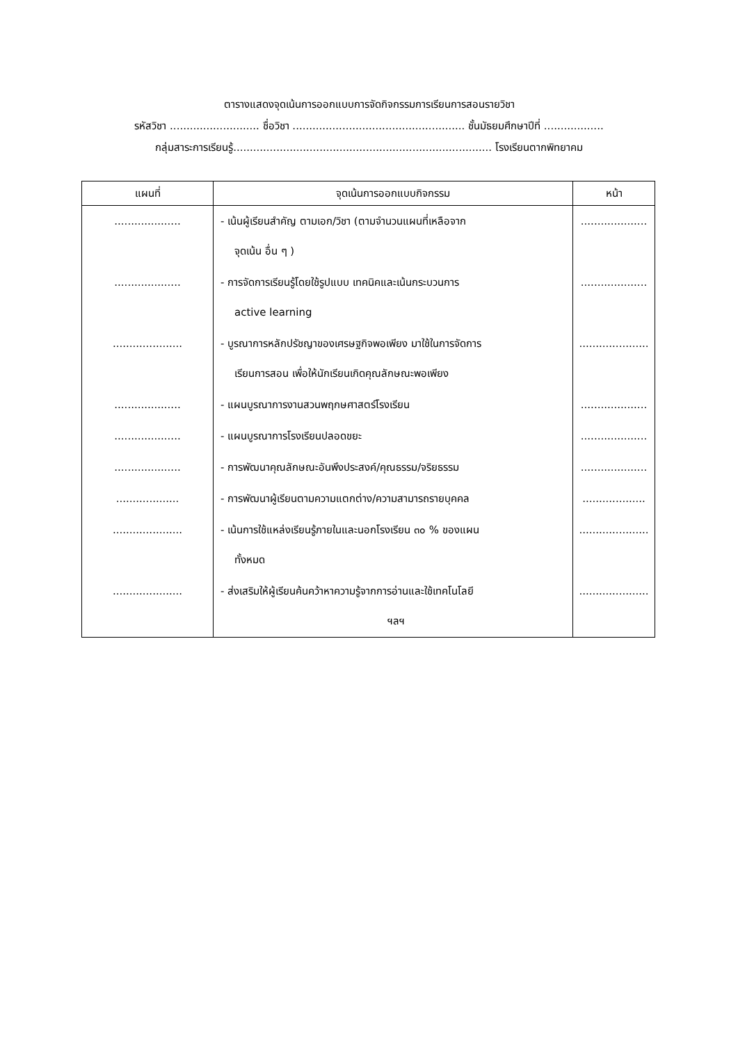ตารางแสดงจุดเน้นการออกแบบการจัดกิจกรรมการเรียนการสอนรายวิชา
รหัสวิชา ........................... ชื่อวิชา .................................................... ชั้นมัธยมศึกษาปีที่ ..................
กลุ่มสาระการเรียนรู้.............................................................................. โรงเรียนตากพิทยาคม
| แผนที่ | จุดเน้นการออกแบบกิจกรรม | หน้า |
| --- | --- | --- |
| .................... | - เน้นผู้เรียนสำคัญ ตามเอก/วิชา (ตามจำนวนแผนที่เหลือจาก จุดเน้น อื่น ๆ ) | .................... |
| .................... | - การจัดการเรียนรู้โดยใช้รูปแบบ เทคนิคและเน้นกระบวนการ active learning | .................... |
| ..................... | - บูรณาการหลักปรัชญาของเศรษฐกิจพอเพียง มาใช้ในการจัดการ เรียนการสอน เพื่อให้นักเรียนเกิดคุณลักษณะพอเพียง | ..................... |
| .................... | - แผนบูรณาการงานสวนพฤกษศาสตร์โรงเรียน | .................... |
| .................... | - แผนบูรณาการโรงเรียนปลอดขยะ | .................... |
| .................... | - การพัฒนาคุณลักษณะอันพึงประสงค์/คุณธรรม/จริยธรรม | .................... |
| ................... | - การพัฒนาผู้เรียนตามความแตกต่าง/ความสามารถรายบุคคล | ................... |
| ..................... | - เน้นการใช้แหล่งเรียนรู้ภายในและนอกโรงเรียน ๓๐ % ของแผน ทั้งหมด | ..................... |
| ..................... | - ส่งเสริมให้ผู้เรียนค้นคว้าหาความรู้จากการอ่านและใช้เทคโนโลยี ฯลฯ | ..................... |